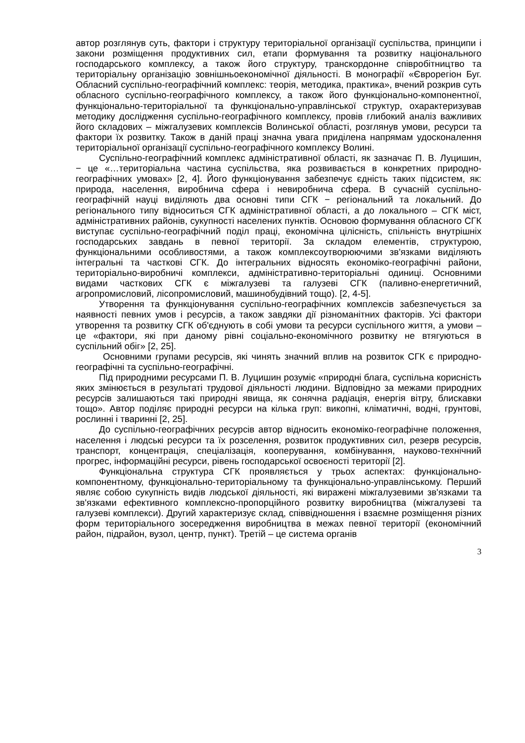автор розглянув суть, фактори і структуру територіальної організації суспільства, принципи і закони розміщення продуктивних сил, етапи формування та розвитку національного господарського комплексу, а також його структуру, транскордонне співробітництво та територіальну організацію зовнішньоекономічної діяльності. В монографії «Єврорегіон Буг. Обласний суспільно-географічний комплекс: теорія, методика, практика», вчений розкрив суть обласного суспільно-географічного комплексу, а також його функціонально-компонентної, функціонально-територіальної та функціонально-управлінської структур, охарактеризував методику дослідження суспільно-географічного комплексу, провів глибокий аналіз важливих його складових – міжгалузевих комплексів Волинської області, розглянув умови, ресурси та фактори їх розвитку. Також в даній праці значна увага приділена напрямам удосконалення територіальної організації суспільно-географічного комплексу Волині.
Суспільно-географічний комплекс адміністративної області, як зазначає П. В. Луцишин, − це «…територіальна частина суспільства, яка розвивається в конкретних природно-географічних умовах» [2, 4]. Його функціонування забезпечує єдність таких підсистем, як: природа, населення, виробнича сфера і невиробнича сфера. В сучасній суспільно-географічній науці виділяють два основні типи СГК − регіональний та локальний. До регіонального типу відноситься СГК адміністративної області, а до локального – СГК міст, адміністративних районів, сукупності населених пунктів. Основою формування обласного СГК виступає суспільно-географічний поділ праці, економічна цілісність, спільність внутрішніх господарських завдань в певної території. За складом елементів, структурою, функціональними особливостями, а також комплексоутворюючими зв'язками виділяють інтегральні та часткові СГК. До інтегральних відносять економіко-географічні райони, територіально-виробничі комплекси, адміністративно-територіальні одиниці. Основними видами часткових СГК є міжгалузеві та галузеві СГК (паливно-енергетичний, агропромисловий, лісопромисловий, машинобудівний тощо). [2, 4-5].
Утворення та функціонування суспільно-географічних комплексів забезпечується за наявності певних умов і ресурсів, а також завдяки дії різноманітних факторів. Усі фактори утворення та розвитку СГК об'єднують в собі умови та ресурси суспільного життя, а умови – це «фактори, які при даному рівні соціально-економічного розвитку не втягуються в суспільний обіг» [2, 25].
Основними групами ресурсів, які чинять значний вплив на розвиток СГК є природно-географічні та суспільно-географічні.
Під природними ресурсами П. В. Луцишин розуміє «природні блага, суспільна корисність яких змінюється в результаті трудової діяльності людини. Відповідно за межами природних ресурсів залишаються такі природні явища, як сонячна радіація, енергія вітру, блискавки тощо». Автор поділяє природні ресурси на кілька груп: викопні, кліматичні, водні, грунтові, рослинні і тваринні [2, 25].
До суспільно-географічних ресурсів автор відносить економіко-географічне положення, населення і людські ресурси та їх розселення, розвиток продуктивних сил, резерв ресурсів, транспорт, концентрація, спеціалізація, кооперування, комбінування, науково-технічний прогрес, інформаційні ресурси, рівень господарської освоєності території [2].
Функціональна структура СГК проявляється у трьох аспектах: функціонально-компонентному, функціонально-територіальному та функціонально-управлінському. Перший являє собою сукупність видів людської діяльності, які виражені міжгалузевими зв'язками та зв'язками ефективного комплексно-пропорційного розвитку виробництва (міжгалузеві та галузеві комплекси). Другий характеризує склад, співвідношення і взаємне розміщення різних форм територіального зосередження виробництва в межах певної території (економічний район, підрайон, вузол, центр, пункт). Третій – це система органів
3